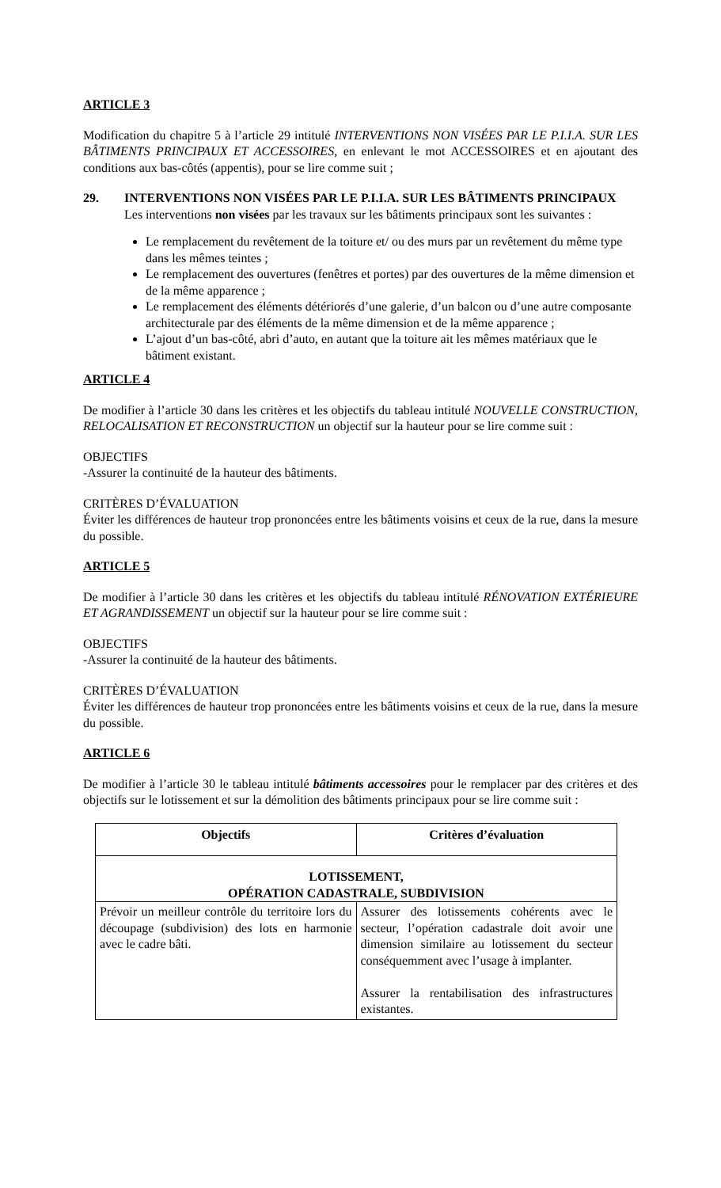ARTICLE 3
Modification du chapitre 5 à l’article 29 intitulé INTERVENTIONS NON VISÉES PAR LE P.I.I.A. SUR LES BÂTIMENTS PRINCIPAUX ET ACCESSOIRES, en enlevant le mot ACCESSOIRES et en ajoutant des conditions aux bas-côtés (appentis), pour se lire comme suit ;
29. INTERVENTIONS NON VISÉES PAR LE P.I.I.A. SUR LES BÂTIMENTS PRINCIPAUX
Les interventions non visées par les travaux sur les bâtiments principaux sont les suivantes :
Le remplacement du revêtement de la toiture et/ ou des murs par un revêtement du même type dans les mêmes teintes ;
Le remplacement des ouvertures (fenêtres et portes) par des ouvertures de la même dimension et de la même apparence ;
Le remplacement des éléments détériorés d’une galerie, d’un balcon ou d’une autre composante architecturale par des éléments de la même dimension et de la même apparence ;
L’ajout d’un bas-côté, abri d’auto, en autant que la toiture ait les mêmes matériaux que le bâtiment existant.
ARTICLE 4
De modifier à l’article 30 dans les critères et les objectifs du tableau intitulé NOUVELLE CONSTRUCTION, RELOCALISATION ET RECONSTRUCTION un objectif sur la hauteur pour se lire comme suit :
OBJECTIFS
-Assurer la continuité de la hauteur des bâtiments.
CRITÈRES D’ÉVALUATION
Éviter les différences de hauteur trop prononcées entre les bâtiments voisins et ceux de la rue, dans la mesure du possible.
ARTICLE 5
De modifier à l’article 30 dans les critères et les objectifs du tableau intitulé RÉNOVATION EXTÉRIEURE ET AGRANDISSEMENT un objectif sur la hauteur pour se lire comme suit :
OBJECTIFS
-Assurer la continuité de la hauteur des bâtiments.
CRITÈRES D’ÉVALUATION
Éviter les différences de hauteur trop prononcées entre les bâtiments voisins et ceux de la rue, dans la mesure du possible.
ARTICLE 6
De modifier à l’article 30 le tableau intitulé bâtiments accessoires pour le remplacer par des critères et des objectifs sur le lotissement et sur la démolition des bâtiments principaux pour se lire comme suit :
| Objectifs | Critères d’évaluation |
| --- | --- |
| LOTISSEMENT, OPÉRATION CADASTRALE, SUBDIVISION | |
| Prévoir un meilleur contrôle du territoire lors du découpage (subdivision) des lots en harmonie avec le cadre bâti. | Assurer des lotissements cohérents avec le secteur, l’opération cadastrale doit avoir une dimension similaire au lotissement du secteur conséquemment avec l’usage à implanter. Assurer la rentabilisation des infrastructures existantes. |